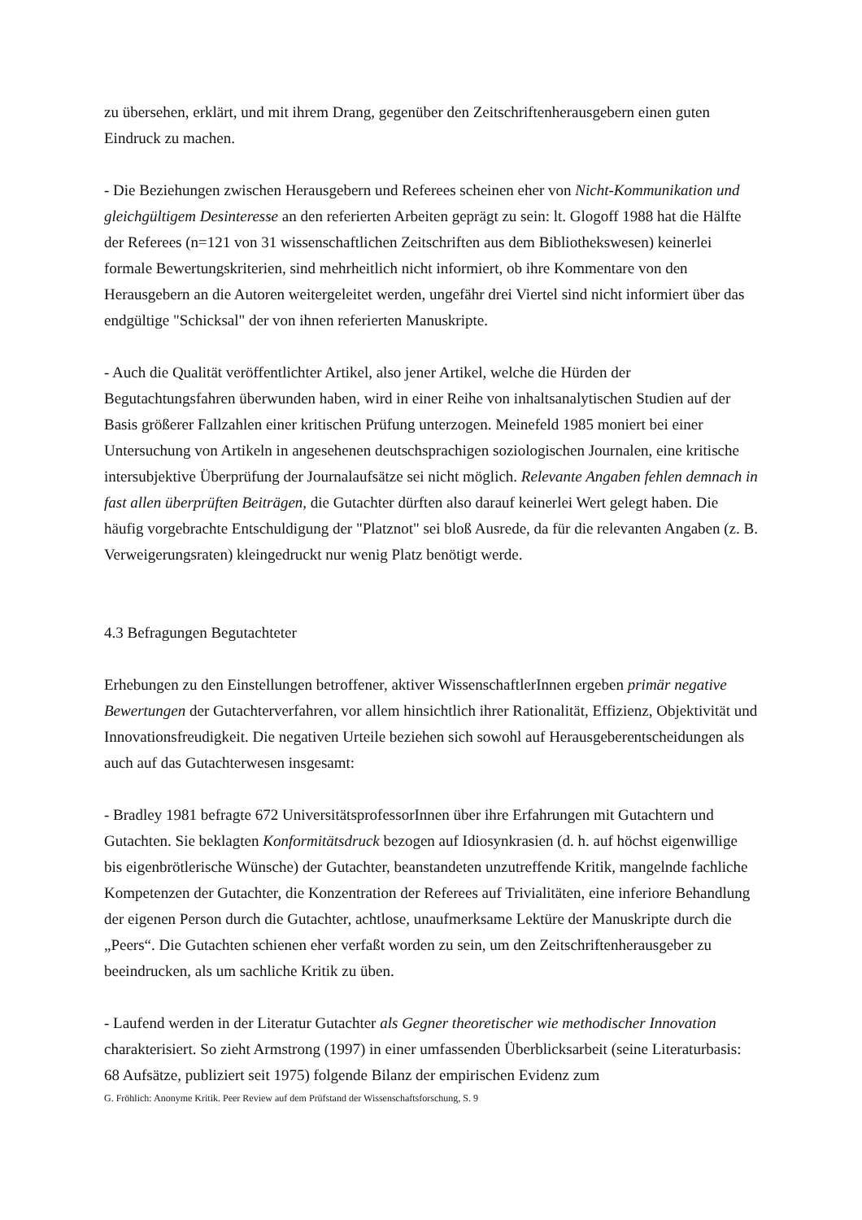zu übersehen, erklärt, und mit ihrem Drang, gegenüber den Zeitschriftenherausgebern einen guten Eindruck zu machen.
- Die Beziehungen zwischen Herausgebern und Referees scheinen eher von Nicht-Kommunikation und gleichgültigem Desinteresse an den referierten Arbeiten geprägt zu sein: lt. Glogoff 1988 hat die Hälfte der Referees (n=121 von 31 wissenschaftlichen Zeitschriften aus dem Bibliothekswesen) keinerlei formale Bewertungskriterien, sind mehrheitlich nicht informiert, ob ihre Kommentare von den Herausgebern an die Autoren weitergeleitet werden, ungefähr drei Viertel sind nicht informiert über das endgültige "Schicksal" der von ihnen referierten Manuskripte.
- Auch die Qualität veröffentlichter Artikel, also jener Artikel, welche die Hürden der Begutachtungsfahren überwunden haben, wird in einer Reihe von inhaltsanalytischen Studien auf der Basis größerer Fallzahlen einer kritischen Prüfung unterzogen. Meinefeld 1985 moniert bei einer Untersuchung von Artikeln in angesehenen deutschsprachigen soziologischen Journalen, eine kritische intersubjektive Überprüfung der Journalaufsätze sei nicht möglich. Relevante Angaben fehlen demnach in fast allen überprüften Beiträgen, die Gutachter dürften also darauf keinerlei Wert gelegt haben. Die häufig vorgebrachte Entschuldigung der "Platznot" sei bloß Ausrede, da für die relevanten Angaben (z. B. Verweigerungsraten) kleingedruckt nur wenig Platz benötigt werde.
4.3 Befragungen Begutachteter
Erhebungen zu den Einstellungen betroffener, aktiver WissenschaftlerInnen ergeben primär negative Bewertungen der Gutachterverfahren, vor allem hinsichtlich ihrer Rationalität, Effizienz, Objektivität und Innovationsfreudigkeit. Die negativen Urteile beziehen sich sowohl auf Herausgeberentscheidungen als auch auf das Gutachterwesen insgesamt:
- Bradley 1981 befragte 672 UniversitätsprofessorInnen über ihre Erfahrungen mit Gutachtern und Gutachten. Sie beklagten Konformitätsdruck bezogen auf Idiosynkrasien (d. h. auf höchst eigenwillige bis eigenbrötlerische Wünsche) der Gutachter, beanstandeten unzutreffende Kritik, mangelnde fachliche Kompetenzen der Gutachter, die Konzentration der Referees auf Trivialitäten, eine inferiore Behandlung der eigenen Person durch die Gutachter, achtlose, unaufmerksame Lektüre der Manuskripte durch die „Peers“. Die Gutachten schienen eher verfaßt worden zu sein, um den Zeitschriftenherausgeber zu beeindrucken, als um sachliche Kritik zu üben.
- Laufend werden in der Literatur Gutachter als Gegner theoretischer wie methodischer Innovation charakterisiert. So zieht Armstrong (1997) in einer umfassenden Überblicksarbeit (seine Literaturbasis: 68 Aufsätze, publiziert seit 1975) folgende Bilanz der empirischen Evidenz zum
G. Fröhlich: Anonyme Kritik. Peer Review auf dem Prüfstand der Wissenschaftsforschung, S. 9